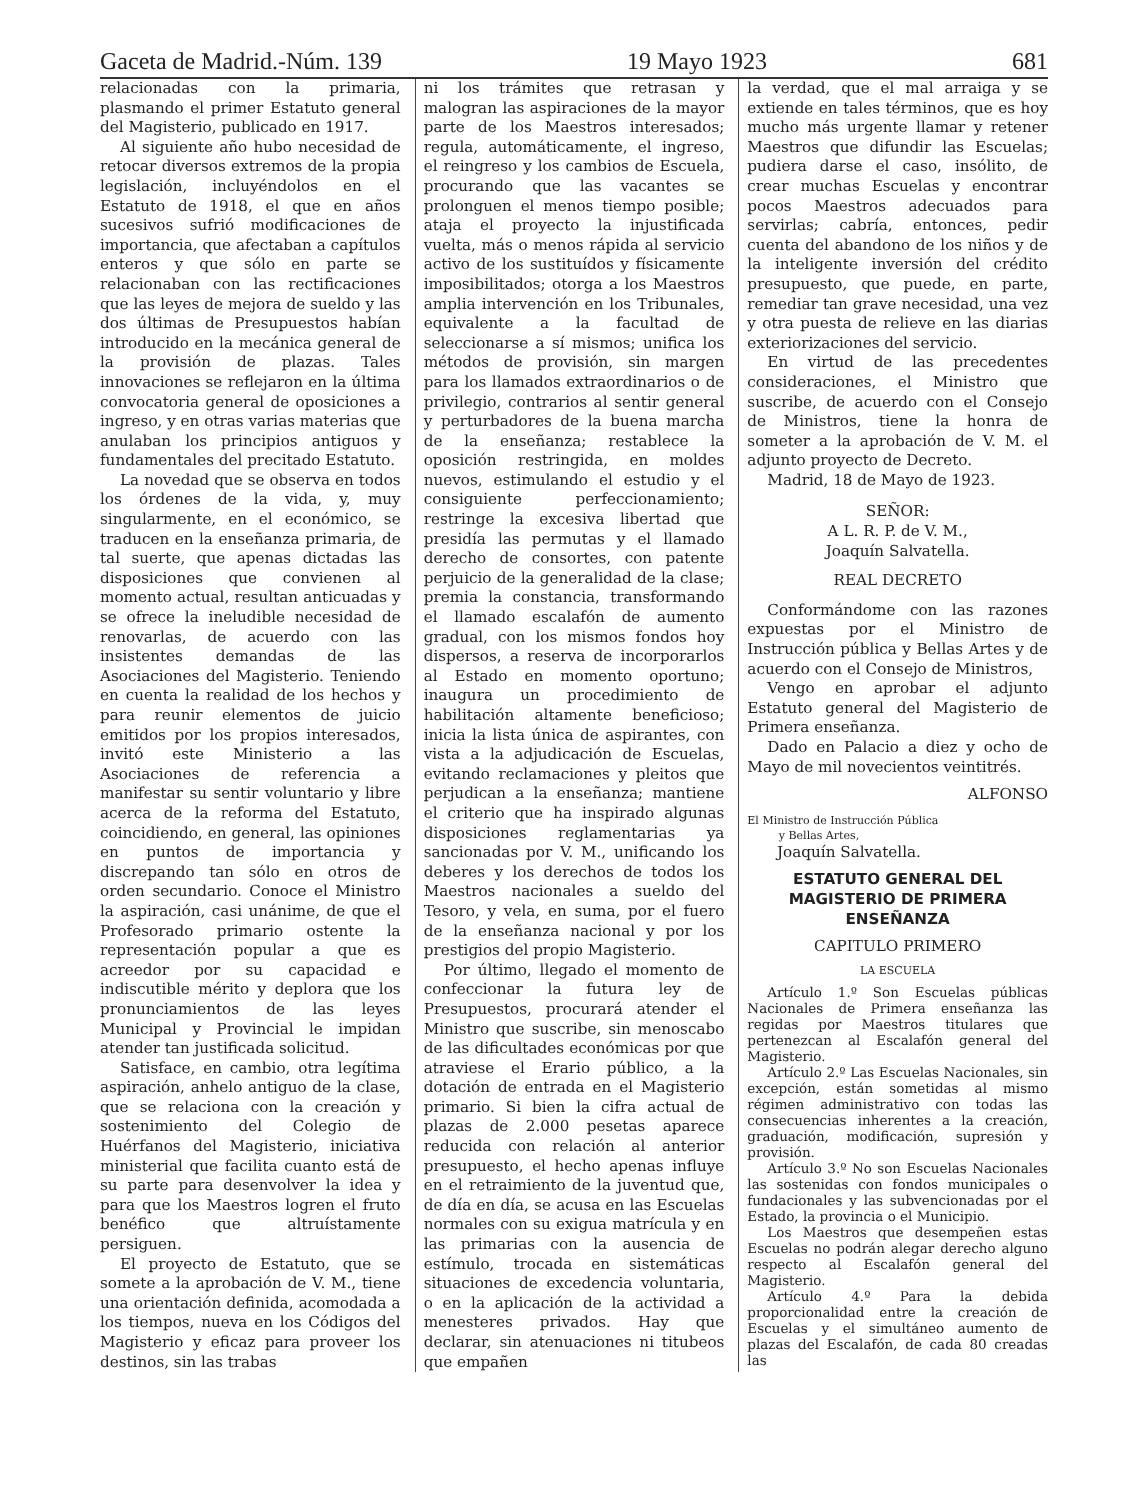Gaceta de Madrid.-Núm. 139 19 Mayo 1923 681
relacionadas con la primaria, plasmando el primer Estatuto general del Magisterio, publicado en 1917.
Al siguiente año hubo necesidad de retocar diversos extremos de la propia legislación, incluyéndolos en el Estatuto de 1918, el que en años sucesivos sufrió modificaciones de importancia, que afectaban a capítulos enteros y que sólo en parte se relacionaban con las rectificaciones que las leyes de mejora de sueldo y las dos últimas de Presupuestos habían introducido en la mecánica general de la provisión de plazas. Tales innovaciones se reflejaron en la última convocatoria general de oposiciones a ingreso, y en otras varias materias que anulaban los principios antiguos y fundamentales del precitado Estatuto.
La novedad que se observa en todos los órdenes de la vida, y, muy singularmente, en el económico, se traducen en la enseñanza primaria, de tal suerte, que apenas dictadas las disposiciones que convienen al momento actual, resultan anticuadas y se ofrece la ineludible necesidad de renovarlas, de acuerdo con las insistentes demandas de las Asociaciones del Magisterio. Teniendo en cuenta la realidad de los hechos y para reunir elementos de juicio emitidos por los propios interesados, invitó este Ministerio a las Asociaciones de referencia a manifestar su sentir voluntario y libre acerca de la reforma del Estatuto, coincidiendo, en general, las opiniones en puntos de importancia y discrepando tan sólo en otros de orden secundario. Conoce el Ministro la aspiración, casi unánime, de que el Profesorado primario ostente la representación popular a que es acreedor por su capacidad e indiscutible mérito y deplora que los pronunciamientos de las leyes Municipal y Provincial le impidan atender tan justificada solicitud.
Satisface, en cambio, otra legítima aspiración, anhelo antiguo de la clase, que se relaciona con la creación y sostenimiento del Colegio de Huérfanos del Magisterio, iniciativa ministerial que facilita cuanto está de su parte para desenvolver la idea y para que los Maestros logren el fruto benéfico que altruístamente persiguen.
El proyecto de Estatuto, que se somete a la aprobación de V. M., tiene una orientación definida, acomodada a los tiempos, nueva en los Códigos del Magisterio y eficaz para proveer los destinos, sin las trabas
ni los trámites que retrasan y malogran las aspiraciones de la mayor parte de los Maestros interesados; regula, automáticamente, el ingreso, el reingreso y los cambios de Escuela, procurando que las vacantes se prolonguen el menos tiempo posible; ataja el proyecto la injustificada vuelta, más o menos rápida al servicio activo de los sustituídos y físicamente imposibilitados; otorga a los Maestros amplia intervención en los Tribunales, equivalente a la facultad de seleccionarse a sí mismos; unifica los métodos de provisión, sin margen para los llamados extraordinarios o de privilegio, contrarios al sentir general y perturbadores de la buena marcha de la enseñanza; restablece la oposición restringida, en moldes nuevos, estimulando el estudio y el consiguiente perfeccionamiento; restringe la excesiva libertad que presidía las permutas y el llamado derecho de consortes, con patente perjuicio de la generalidad de la clase; premia la constancia, transformando el llamado escalafón de aumento gradual, con los mismos fondos hoy dispersos, a reserva de incorporarlos al Estado en momento oportuno; inaugura un procedimiento de habilitación altamente beneficioso; inicia la lista única de aspirantes, con vista a la adjudicación de Escuelas, evitando reclamaciones y pleitos que perjudican a la enseñanza; mantiene el criterio que ha inspirado algunas disposiciones reglamentarias ya sancionadas por V. M., unificando los deberes y los derechos de todos los Maestros nacionales a sueldo del Tesoro, y vela, en suma, por el fuero de la enseñanza nacional y por los prestigios del propio Magisterio.
Por último, llegado el momento de confeccionar la futura ley de Presupuestos, procurará atender el Ministro que suscribe, sin menoscabo de las dificultades económicas por que atraviese el Erario público, a la dotación de entrada en el Magisterio primario. Si bien la cifra actual de plazas de 2.000 pesetas aparece reducida con relación al anterior presupuesto, el hecho apenas influye en el retraimiento de la juventud que, de día en día, se acusa en las Escuelas normales con su exigua matrícula y en las primarias con la ausencia de estímulo, trocada en sistemáticas situaciones de excedencia voluntaria, o en la aplicación de la actividad a menesteres privados. Hay que declarar, sin atenuaciones ni titubeos que empañen
la verdad, que el mal arraiga y se extiende en tales términos, que es hoy mucho más urgente llamar y retener Maestros que difundir las Escuelas; pudiera darse el caso, insólito, de crear muchas Escuelas y encontrar pocos Maestros adecuados para servirlas; cabría, entonces, pedir cuenta del abandono de los niños y de la inteligente inversión del crédito presupuesto, que puede, en parte, remediar tan grave necesidad, una vez y otra puesta de relieve en las diarias exteriorizaciones del servicio.
En virtud de las precedentes consideraciones, el Ministro que suscribe, de acuerdo con el Consejo de Ministros, tiene la honra de someter a la aprobación de V. M. el adjunto proyecto de Decreto.
Madrid, 18 de Mayo de 1923.
SEÑOR:
A L. R. P. de V. M.,
Joaquín Salvatella.
REAL DECRETO
Conformándome con las razones expuestas por el Ministro de Instrucción pública y Bellas Artes y de acuerdo con el Consejo de Ministros,
Vengo en aprobar el adjunto Estatuto general del Magisterio de Primera enseñanza.
Dado en Palacio a diez y ocho de Mayo de mil novecientos veintitrés.
ALFONSO
El Ministro de Instrucción Pública
y Bellas Artes,
Joaquín Salvatella.
ESTATUTO GENERAL DEL MAGISTERIO DE PRIMERA ENSEÑANZA
CAPITULO PRIMERO
LA ESCUELA
Artículo 1.º Son Escuelas públicas Nacionales de Primera enseñanza las regidas por Maestros titulares que pertenezcan al Escalafón general del Magisterio.
Artículo 2.º Las Escuelas Nacionales, sin excepción, están sometidas al mismo régimen administrativo con todas las consecuencias inherentes a la creación, graduación, modificación, supresión y provisión.
Artículo 3.º No son Escuelas Nacionales las sostenidas con fondos municipales o fundacionales y las subvencionadas por el Estado, la provincia o el Municipio.
Los Maestros que desempeñen estas Escuelas no podrán alegar derecho alguno respecto al Escalafón general del Magisterio.
Artículo 4.º Para la debida proporcionalidad entre la creación de Escuelas y el simultáneo aumento de plazas del Escalafón, de cada 80 creadas las